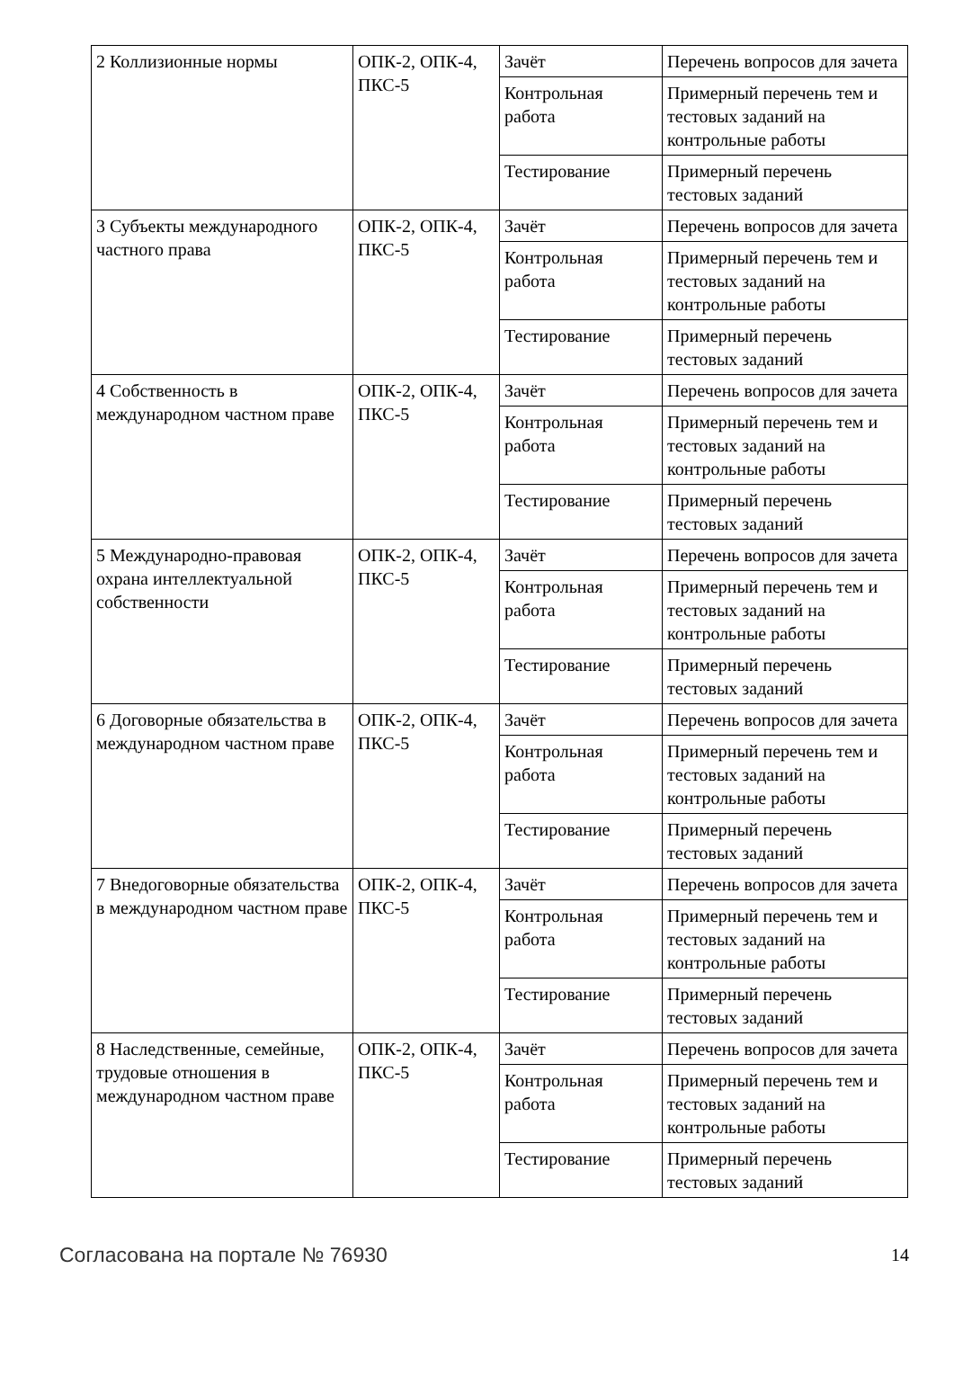| 2 Коллизионные нормы | ОПК-2, ОПК-4, ПКС-5 | Зачёт | Перечень вопросов для зачета |
| | | Контрольная работа | Примерный перечень тем и тестовых заданий на контрольные работы |
| | | Тестирование | Примерный перечень тестовых заданий |
| 3 Субъекты международного частного права | ОПК-2, ОПК-4, ПКС-5 | Зачёт | Перечень вопросов для зачета |
| | | Контрольная работа | Примерный перечень тем и тестовых заданий на контрольные работы |
| | | Тестирование | Примерный перечень тестовых заданий |
| 4 Собственность в международном частном праве | ОПК-2, ОПК-4, ПКС-5 | Зачёт | Перечень вопросов для зачета |
| | | Контрольная работа | Примерный перечень тем и тестовых заданий на контрольные работы |
| | | Тестирование | Примерный перечень тестовых заданий |
| 5 Международно-правовая охрана интеллектуальной собственности | ОПК-2, ОПК-4, ПКС-5 | Зачёт | Перечень вопросов для зачета |
| | | Контрольная работа | Примерный перечень тем и тестовых заданий на контрольные работы |
| | | Тестирование | Примерный перечень тестовых заданий |
| 6 Договорные обязательства в международном частном праве | ОПК-2, ОПК-4, ПКС-5 | Зачёт | Перечень вопросов для зачета |
| | | Контрольная работа | Примерный перечень тем и тестовых заданий на контрольные работы |
| | | Тестирование | Примерный перечень тестовых заданий |
| 7 Внедоговорные обязательства в международном частном праве | ОПК-2, ОПК-4, ПКС-5 | Зачёт | Перечень вопросов для зачета |
| | | Контрольная работа | Примерный перечень тем и тестовых заданий на контрольные работы |
| | | Тестирование | Примерный перечень тестовых заданий |
| 8 Наследственные, семейные, трудовые отношения в международном частном праве | ОПК-2, ОПК-4, ПКС-5 | Зачёт | Перечень вопросов для зачета |
| | | Контрольная работа | Примерный перечень тем и тестовых заданий на контрольные работы |
| | | Тестирование | Примерный перечень тестовых заданий |
Согласована на портале № 76930 14